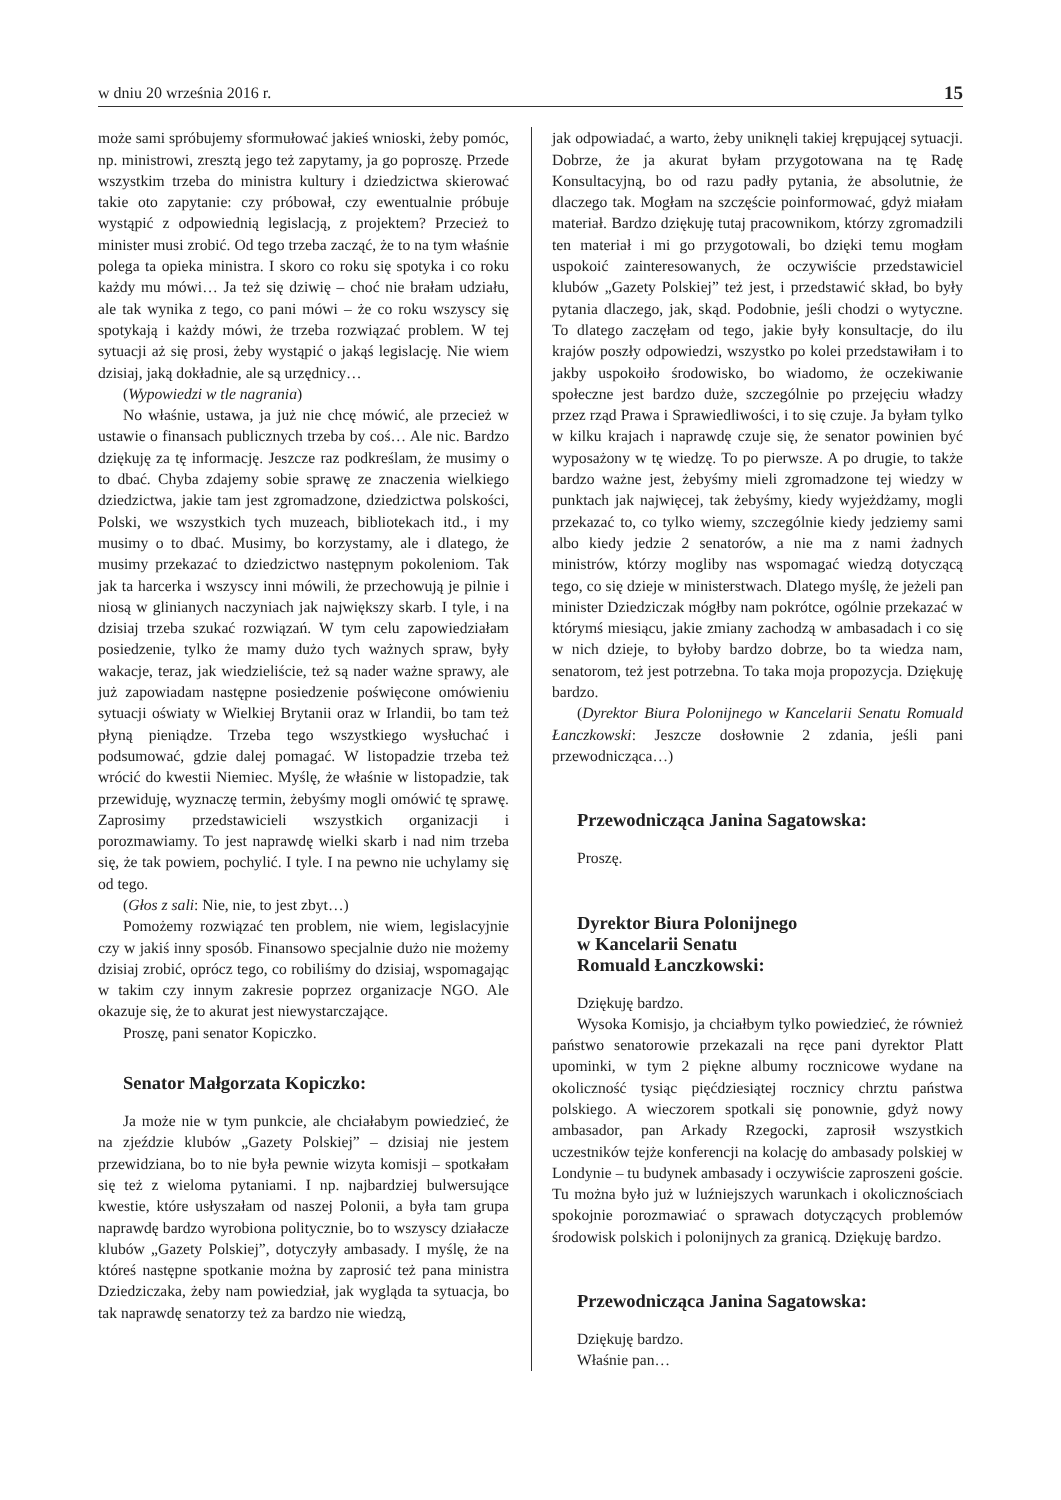w dniu 20 września 2016 r. 15
może sami spróbujemy sformułować jakieś wnioski, żeby pomóc, np. ministrowi, zresztą jego też zapytamy, ja go poproszę. Przede wszystkim trzeba do ministra kultury i dziedzictwa skierować takie oto zapytanie: czy próbował, czy ewentualnie próbuje wystąpić z odpowiednią legislacją, z projektem? Przecież to minister musi zrobić. Od tego trzeba zacząć, że to na tym właśnie polega ta opieka ministra. I skoro co roku się spotyka i co roku każdy mu mówi… Ja też się dziwię – choć nie brałam udziału, ale tak wynika z tego, co pani mówi – że co roku wszyscy się spotykają i każdy mówi, że trzeba rozwiązać problem. W tej sytuacji aż się prosi, żeby wystąpić o jakąś legislację. Nie wiem dzisiaj, jaką dokładnie, ale są urzędnicy…
(Wypowiedzi w tle nagrania)
No właśnie, ustawa, ja już nie chcę mówić, ale przecież w ustawie o finansach publicznych trzeba by coś… Ale nic. Bardzo dziękuję za tę informację. Jeszcze raz podkreślam, że musimy o to dbać. Chyba zdajemy sobie sprawę ze znaczenia wielkiego dziedzictwa, jakie tam jest zgromadzone, dziedzictwa polskości, Polski, we wszystkich tych muzeach, bibliotekach itd., i my musimy o to dbać. Musimy, bo korzystamy, ale i dlatego, że musimy przekazać to dziedzictwo następnym pokoleniom. Tak jak ta harcerka i wszyscy inni mówili, że przechowują je pilnie i niosą w glinianych naczyniach jak największy skarb. I tyle, i na dzisiaj trzeba szukać rozwiązań. W tym celu zapowiedziałam posiedzenie, tylko że mamy dużo tych ważnych spraw, były wakacje, teraz, jak wiedzieliście, też są nader ważne sprawy, ale już zapowiadam następne posiedzenie poświęcone omówieniu sytuacji oświaty w Wielkiej Brytanii oraz w Irlandii, bo tam też płyną pieniądze. Trzeba tego wszystkiego wysłuchać i podsumować, gdzie dalej pomagać. W listopadzie trzeba też wrócić do kwestii Niemiec. Myślę, że właśnie w listopadzie, tak przewiduję, wyznaczę termin, żebyśmy mogli omówić tę sprawę. Zaprosimy przedstawicieli wszystkich organizacji i porozmawiamy. To jest naprawdę wielki skarb i nad nim trzeba się, że tak powiem, pochylić. I tyle. I na pewno nie uchylamy się od tego.
(Głos z sali: Nie, nie, to jest zbyt…)
Pomożemy rozwiązać ten problem, nie wiem, legislacyjnie czy w jakiś inny sposób. Finansowo specjalnie dużo nie możemy dzisiaj zrobić, oprócz tego, co robiliśmy do dzisiaj, wspomagając w takim czy innym zakresie poprzez organizacje NGO. Ale okazuje się, że to akurat jest niewystarczające.
Proszę, pani senator Kopiczko.
Senator Małgorzata Kopiczko:
Ja może nie w tym punkcie, ale chciałabym powiedzieć, że na zjeździe klubów „Gazety Polskiej” – dzisiaj nie jestem przewidziana, bo to nie była pewnie wizyta komisji – spotkałam się też z wieloma pytaniami. I np. najbardziej bulwersujące kwestie, które usłyszałam od naszej Polonii, a była tam grupa naprawdę bardzo wyrobiona politycznie, bo to wszyscy działacze klubów „Gazety Polskiej”, dotyczyły ambasady. I myślę, że na któreś następne spotkanie można by zaprosić też pana ministra Dziedziczaka, żeby nam powiedział, jak wygląda ta sytuacja, bo tak naprawdę senatorzy też za bardzo nie wiedzą,
jak odpowiadać, a warto, żeby uniknęli takiej krępującej sytuacji. Dobrze, że ja akurat byłam przygotowana na tę Radę Konsultacyjną, bo od razu padły pytania, że absolutnie, że dlaczego tak. Mogłam na szczęście poinformować, gdyż miałam materiał. Bardzo dziękuję tutaj pracownikom, którzy zgromadzili ten materiał i mi go przygotowali, bo dzięki temu mogłam uspokoić zainteresowanych, że oczywiście przedstawiciel klubów „Gazety Polskiej” też jest, i przedstawić skład, bo były pytania dlaczego, jak, skąd. Podobnie, jeśli chodzi o wytyczne. To dlatego zaczęłam od tego, jakie były konsultacje, do ilu krajów poszły odpowiedzi, wszystko po kolei przedstawiłam i to jakby uspokoiło środowisko, bo wiadomo, że oczekiwanie społeczne jest bardzo duże, szczególnie po przejęciu władzy przez rząd Prawa i Sprawiedliwości, i to się czuje. Ja byłam tylko w kilku krajach i naprawdę czuje się, że senator powinien być wyposażony w tę wiedzę. To po pierwsze. A po drugie, to także bardzo ważne jest, żebyśmy mieli zgromadzone tej wiedzy w punktach jak najwięcej, tak żebyśmy, kiedy wyjeżdżamy, mogli przekazać to, co tylko wiemy, szczególnie kiedy jedziemy sami albo kiedy jedzie 2 senatorów, a nie ma z nami żadnych ministrów, którzy mogliby nas wspomagać wiedzą dotyczącą tego, co się dzieje w ministerstwach. Dlatego myślę, że jeżeli pan minister Dziedziczak mógłby nam pokrótce, ogólnie przekazać w którymś miesiącu, jakie zmiany zachodzą w ambasadach i co się w nich dzieje, to byłoby bardzo dobrze, bo ta wiedza nam, senatorom, też jest potrzebna. To taka moja propozycja. Dziękuję bardzo.
(Dyrektor Biura Polonijnego w Kancelarii Senatu Romuald Łanczkowski: Jeszcze dosłownie 2 zdania, jeśli pani przewodnicząca…)
Przewodnicząca Janina Sagatowska:
Proszę.
Dyrektor Biura Polonijnego
w Kancelarii Senatu
Romuald Łanczkowski:
Dziękuję bardzo.
Wysoka Komisjo, ja chciałbym tylko powiedzieć, że również państwo senatorowie przekazali na ręce pani dyrektor Platt upominki, w tym 2 piękne albumy rocznicowe wydane na okoliczność tysiąc pięćdziesiątej rocznicy chrztu państwa polskiego. A wieczorem spotkali się ponownie, gdyż nowy ambasador, pan Arkady Rzegocki, zaprosił wszystkich uczestników tejże konferencji na kolację do ambasady polskiej w Londynie – tu budynek ambasady i oczywiście zaproszeni goście. Tu można było już w luźniejszych warunkach i okolicznościach spokojnie porozmawiać o sprawach dotyczących problemów środowisk polskich i polonijnych za granicą. Dziękuję bardzo.
Przewodnicząca Janina Sagatowska:
Dziękuję bardzo.
Właśnie pan…